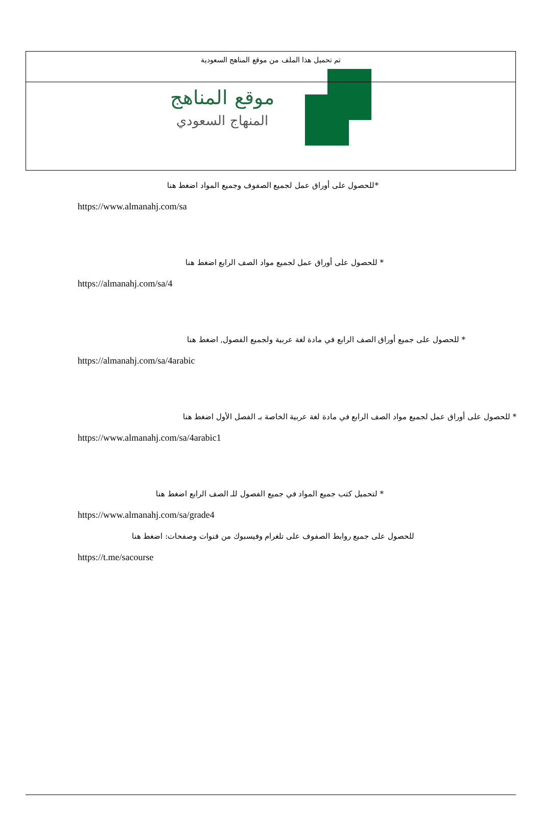تم تحميل هذا الملف من موقع المناهج السعودية
موقع المناهج
المنهاج السعودي
*للحصول على أوراق عمل لجميع الصفوف وجميع المواد اضغط هنا
https://www.almanahj.com/sa
* للحصول على أوراق عمل لجميع مواد الصف الرابع اضغط هنا
https://almanahj.com/sa/4
* للحصول على جميع أوراق الصف الرابع في مادة لغة عربية ولجميع الفصول, اضغط هنا
https://almanahj.com/sa/4arabic
* للحصول على أوراق عمل لجميع مواد الصف الرابع في مادة لغة عربية الخاصة بـ الفصل الأول اضغط هنا
https://www.almanahj.com/sa/4arabic1
* لتحميل كتب جميع المواد في جميع الفصول للـ الصف الرابع اضغط هنا
https://www.almanahj.com/sa/grade4
للحصول على جميع روابط الصفوف على تلغرام وفيسبوك من قنوات وصفحات: اضغط هنا
https://t.me/sacourse